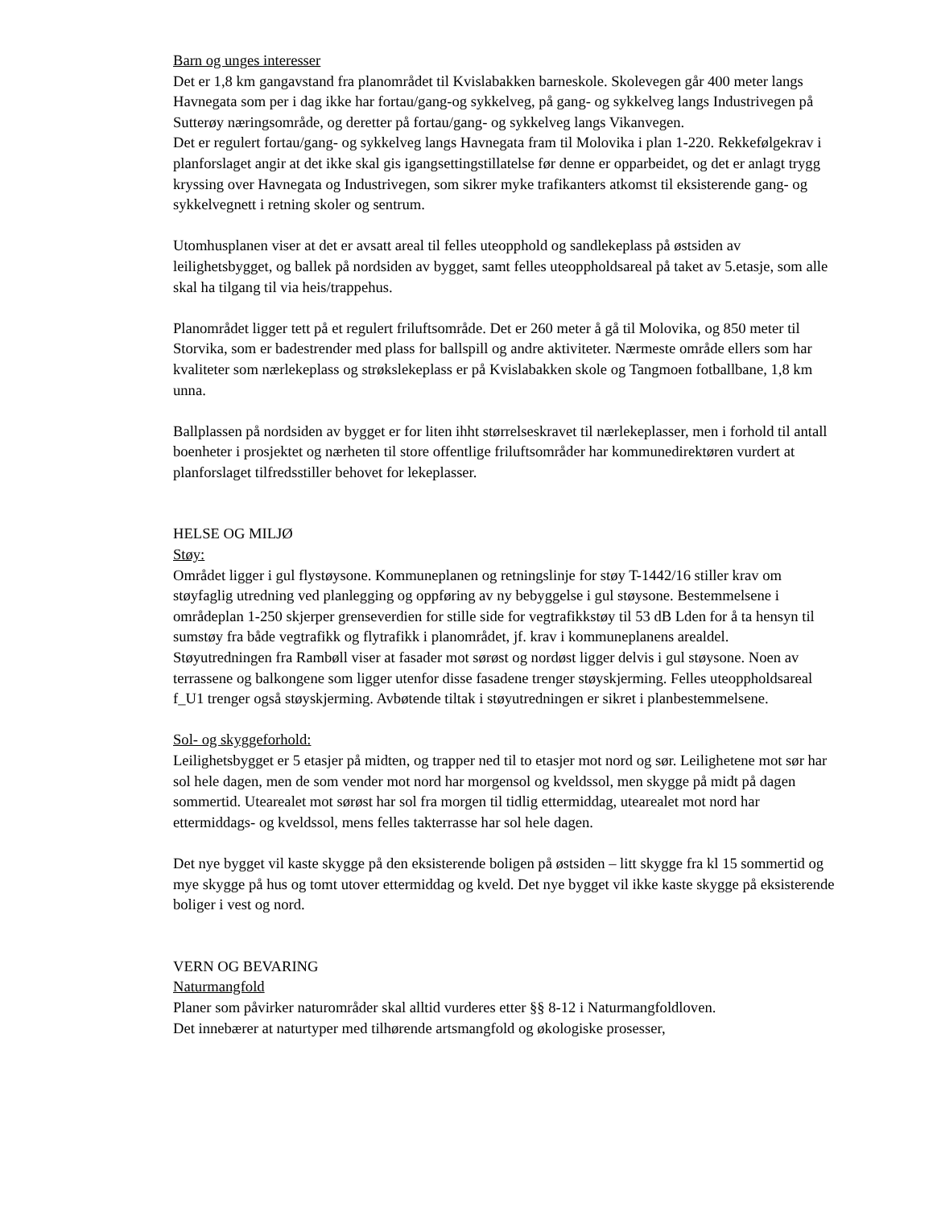Barn og unges interesser
Det er 1,8 km gangavstand fra planområdet til Kvislabakken barneskole. Skolevegen går 400 meter langs Havnegata som per i dag ikke har fortau/gang-og sykkelveg, på gang- og sykkelveg langs Industrivegen på Sutterøy næringsområde, og deretter på fortau/gang- og sykkelveg langs Vikanvegen.
Det er regulert fortau/gang- og sykkelveg langs Havnegata fram til Molovika i plan 1-220. Rekkefølgekrav i planforslaget angir at det ikke skal gis igangsettingstillatelse før denne er opparbeidet, og det er anlagt trygg kryssing over Havnegata og Industrivegen, som sikrer myke trafikanters atkomst til eksisterende gang- og sykkelvegnett i retning skoler og sentrum.
Utomhusplanen viser at det er avsatt areal til felles uteopphold og sandlekeplass på østsiden av leilighetsbygget, og ballek på nordsiden av bygget, samt felles uteoppholdsareal på taket av 5.etasje, som alle skal ha tilgang til via heis/trappehus.
Planområdet ligger tett på et regulert friluftsområde. Det er 260 meter å gå til Molovika, og 850 meter til Storvika, som er badestrender med plass for ballspill og andre aktiviteter. Nærmeste område ellers som har kvaliteter som nærlekeplass og strøkslekeplass er på Kvislabakken skole og Tangmoen fotballbane, 1,8 km unna.
Ballplassen på nordsiden av bygget er for liten ihht størrelseskravet til nærlekeplasser, men i forhold til antall boenheter i prosjektet og nærheten til store offentlige friluftsområder har kommunedirektøren vurdert at planforslaget tilfredsstiller behovet for lekeplasser.
HELSE OG MILJØ
Støy:
Området ligger i gul flystøysone. Kommuneplanen og retningslinje for støy T-1442/16 stiller krav om støyfaglig utredning ved planlegging og oppføring av ny bebyggelse i gul støysone. Bestemmelsene i områdeplan 1-250 skjerper grenseverdien for stille side for vegtrafikkstøy til 53 dB Lden for å ta hensyn til sumstøy fra både vegtrafikk og flytrafikk i planområdet, jf. krav i kommuneplanens arealdel.
Støyutredningen fra Rambøll viser at fasader mot sørøst og nordøst ligger delvis i gul støysone. Noen av terrassene og balkongene som ligger utenfor disse fasadene trenger støyskjerming. Felles uteoppholdsareal f_U1 trenger også støyskjerming. Avbøtende tiltak i støyutredningen er sikret i planbestemmelsene.
Sol- og skyggeforhold:
Leilighetsbygget er 5 etasjer på midten, og trapper ned til to etasjer mot nord og sør. Leilighetene mot sør har sol hele dagen, men de som vender mot nord har morgensol og kveldssol, men skygge på midt på dagen sommertid. Utearealet mot sørøst har sol fra morgen til tidlig ettermiddag, utearealet mot nord har ettermiddags- og kveldssol, mens felles takterrasse har sol hele dagen.
Det nye bygget vil kaste skygge på den eksisterende boligen på østsiden – litt skygge fra kl 15 sommertid og mye skygge på hus og tomt utover ettermiddag og kveld. Det nye bygget vil ikke kaste skygge på eksisterende boliger i vest og nord.
VERN OG BEVARING
Naturmangfold
Planer som påvirker naturområder skal alltid vurderes etter §§ 8-12 i Naturmangfoldloven.
Det innebærer at naturtyper med tilhørende artsmangfold og økologiske prosesser,